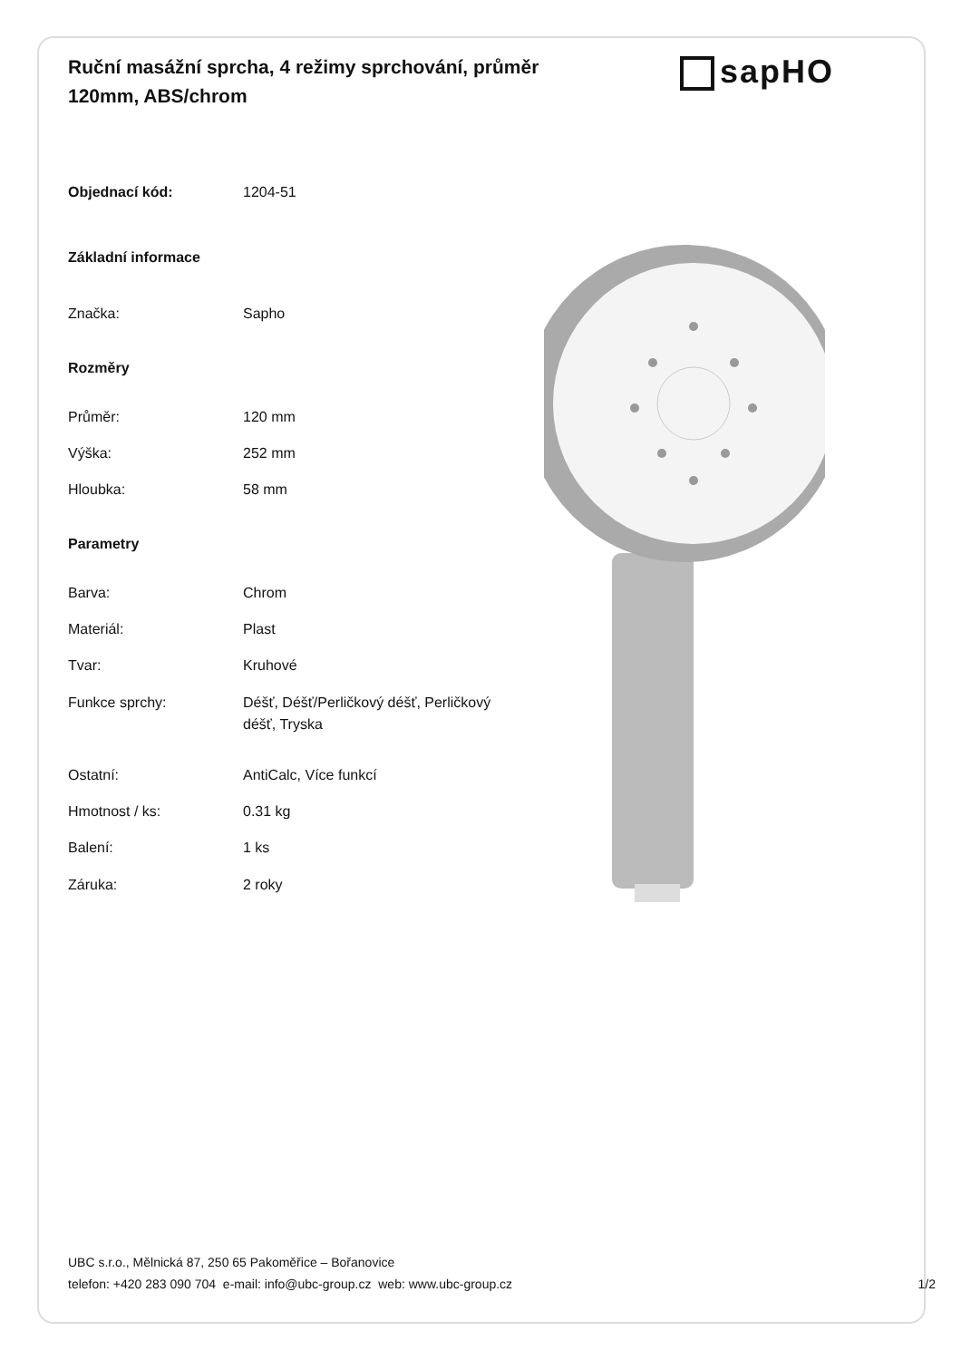Ruční masážní sprcha, 4 režimy sprchování, průměr 120mm, ABS/chrom
sapHO
| Objednací kód: | 1204-51 |
| Základní informace | |
| Značka: | Sapho |
| Rozměry | |
| Průměr: | 120 mm |
| Výška: | 252 mm |
| Hloubka: | 58 mm |
| Parametry | |
| Barva: | Chrom |
| Materiál: | Plast |
| Tvar: | Kruhové |
| Funkce sprchy: | Déšť, Déšť/Perličkový déšť, Perličkový déšť, Tryska |
| Ostatní: | AntiCalc, Více funkcí |
| Hmotnost / ks: | 0.31 kg |
| Balení: | 1 ks |
| Záruka: | 2 roky |
UBC s.r.o., Mělnická 87, 250 65 Pakoměřice – Bořanovice
telefon: +420 283 090 704 e-mail: info@ubc-group.cz web: www.ubc-group.cz
1/2